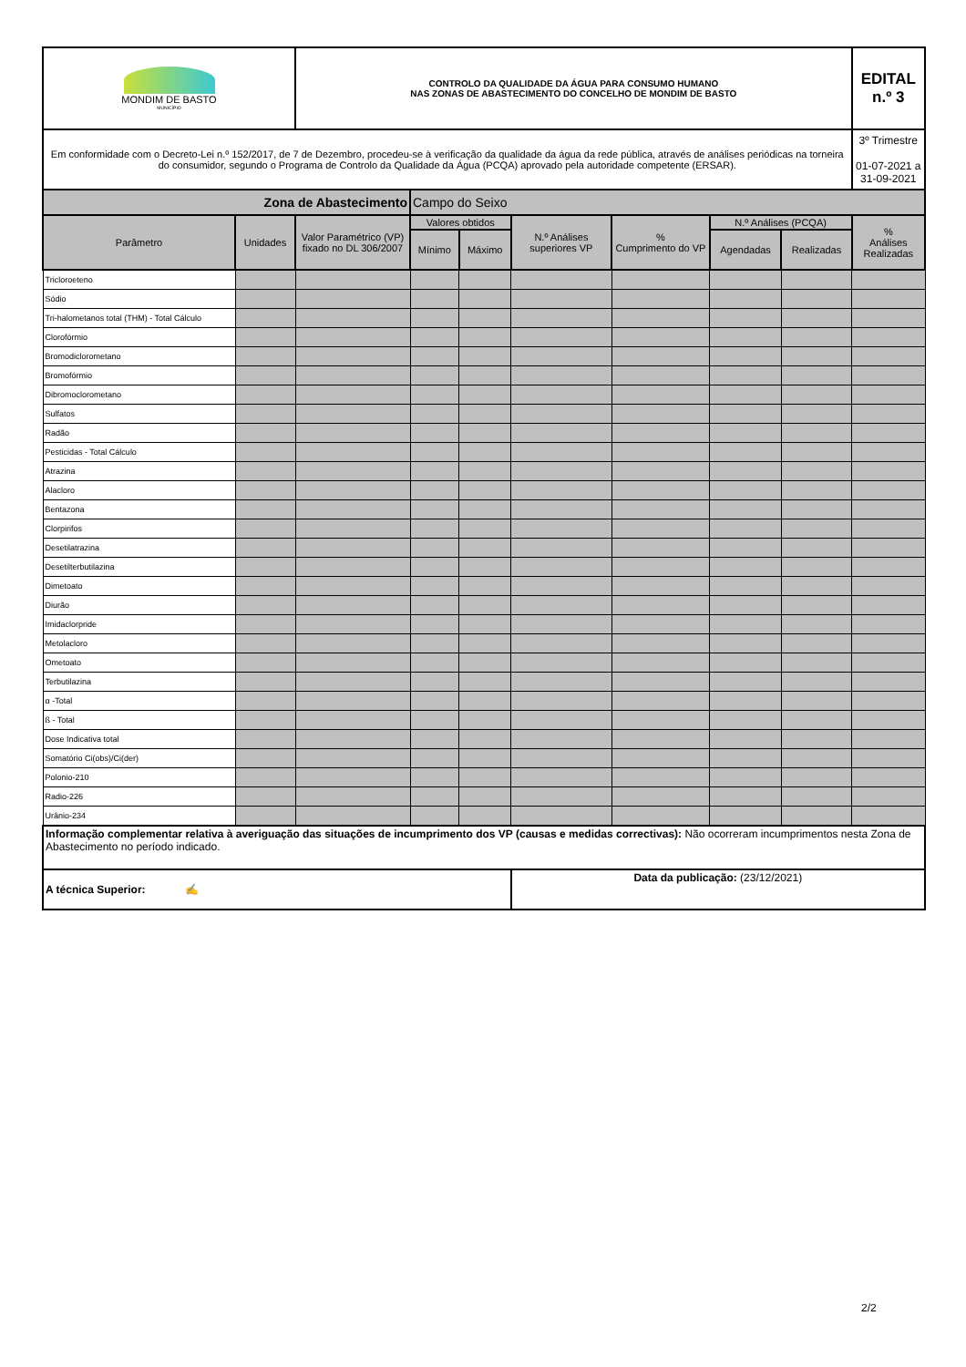| MONDIM DE BASTO MUNICÍPIO | | CONTROLO DA QUALIDADE DA ÁGUA PARA CONSUMO HUMANO NAS ZONAS DE ABASTECIMENTO DO CONCELHO DE MONDIM DE BASTO | | | | | | | | EDITAL n.º 3 |
| Em conformidade com o Decreto-Lei n.º 152/2017, de 7 de Dezembro, procedeu-se à verificação da qualidade da água da rede pública, através de análises periódicas na torneira do consumidor, segundo o Programa de Controlo da Qualidade da Água (PCQA) aprovado pela autoridade competente (ERSAR). | | | | | | | | | | 3º Trimestre 01-07-2021 a 31-09-2021 |
| Zona de Abastecimento | | | Campo do Seixo | | | | | | | |
| Parâmetro | Unidades | Valor Paramétrico (VP) fixado no DL 306/2007 | Valores obtidos | | N.º Análises superiores VP | % Cumprimento do VP | N.º Análises (PCQA) | | % Análises Realizadas | |
| | | | Mínimo | Máximo | | | Agendadas | Realizadas | | |
| Tricloroeteno | | | | | | | | | | |
| Sódio | | | | | | | | | | |
| Tri-halometanos total (THM) - Total Cálculo | | | | | | | | | | |
| Clorofórmio | | | | | | | | | | |
| Bromodiclorometano | | | | | | | | | | |
| Bromofórmio | | | | | | | | | | |
| Dibromoclorometano | | | | | | | | | | |
| Sulfatos | | | | | | | | | | |
| Radão | | | | | | | | | | |
| Pesticidas - Total Cálculo | | | | | | | | | | |
| Atrazina | | | | | | | | | | |
| Alacloro | | | | | | | | | | |
| Bentazona | | | | | | | | | | |
| Clorpirifos | | | | | | | | | | |
| Desetilatrazina | | | | | | | | | | |
| Desetilterbutilazina | | | | | | | | | | |
| Dimetoato | | | | | | | | | | |
| Diurão | | | | | | | | | | |
| Imidaclorpride | | | | | | | | | | |
| Metolacloro | | | | | | | | | | |
| Ometoato | | | | | | | | | | |
| Terbutilazina | | | | | | | | | | |
| α -Total | | | | | | | | | | |
| ß - Total | | | | | | | | | | |
| Dose Indicativa total | | | | | | | | | | |
| Somatório Ci(obs)/Ci(der) | | | | | | | | | | |
| Polonio-210 | | | | | | | | | | |
| Radio-226 | | | | | | | | | | |
| Urânio-234 | | | | | | | | | | |
| Informação complementar relativa à averiguação das situações de incumprimento dos VP (causas e medidas correctivas): Não ocorreram incumprimentos nesta Zona de Abastecimento no período indicado. | | | | | | | | | | |
| A técnica Superior: ✍ | | | | | Data da publicação: (23/12/2021) | | | | | |
2/2